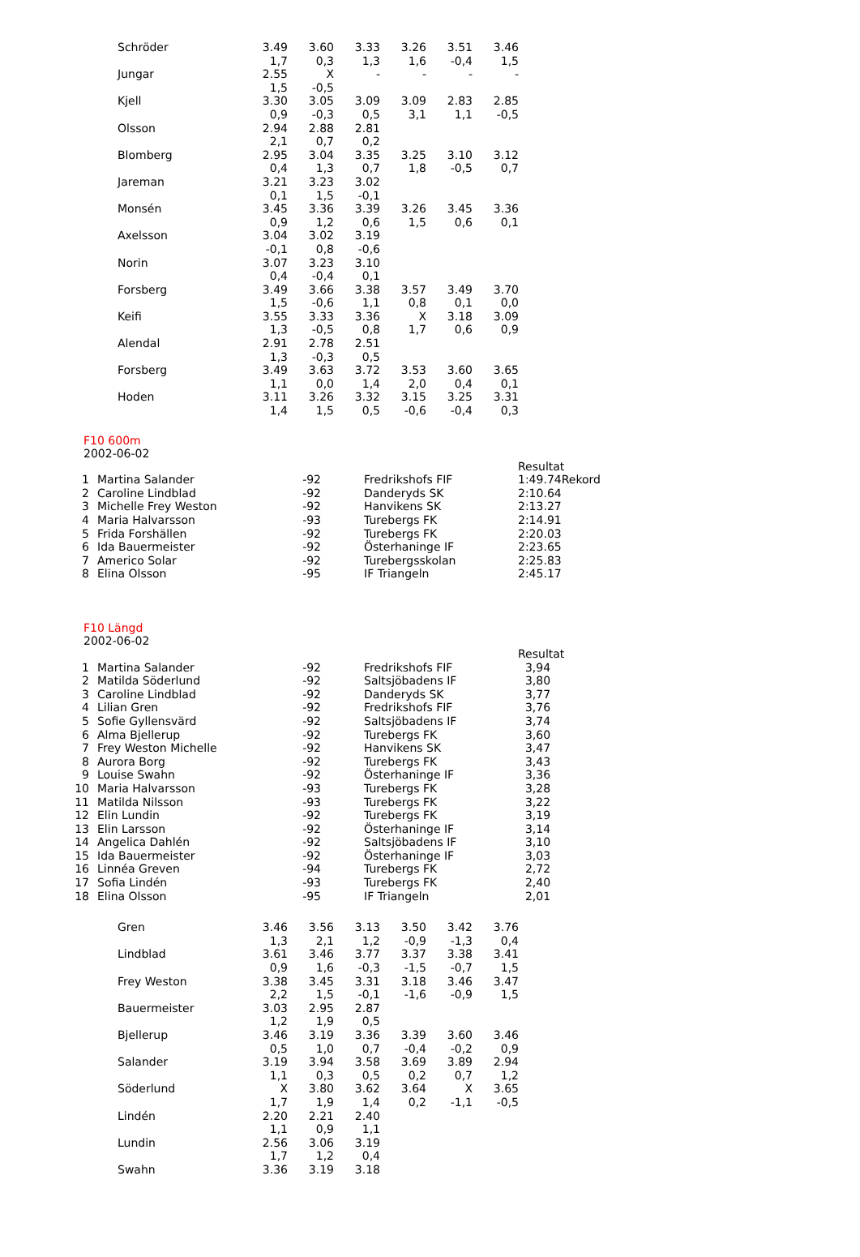| Schröder | 3.49 | 3.60 | 3.33 | 3.26 | 3.51 | 3.46 |
| | 1,7 | 0,3 | 1,3 | 1,6 | -0,4 | 1,5 |
| Jungar | 2.55 | X | - | - | - | - |
| | 1,5 | -0,5 | | | | |
| Kjell | 3.30 | 3.05 | 3.09 | 3.09 | 2.83 | 2.85 |
| | 0,9 | -0,3 | 0,5 | 3,1 | 1,1 | -0,5 |
| Olsson | 2.94 | 2.88 | 2.81 | | | |
| | 2,1 | 0,7 | 0,2 | | | |
| Blomberg | 2.95 | 3.04 | 3.35 | 3.25 | 3.10 | 3.12 |
| | 0,4 | 1,3 | 0,7 | 1,8 | -0,5 | 0,7 |
| Jareman | 3.21 | 3.23 | 3.02 | | | |
| | 0,1 | 1,5 | -0,1 | | | |
| Monsén | 3.45 | 3.36 | 3.39 | 3.26 | 3.45 | 3.36 |
| | 0,9 | 1,2 | 0,6 | 1,5 | 0,6 | 0,1 |
| Axelsson | 3.04 | 3.02 | 3.19 | | | |
| | -0,1 | 0,8 | -0,6 | | | |
| Norin | 3.07 | 3.23 | 3.10 | | | |
| | 0,4 | -0,4 | 0,1 | | | |
| Forsberg | 3.49 | 3.66 | 3.38 | 3.57 | 3.49 | 3.70 |
| | 1,5 | -0,6 | 1,1 | 0,8 | 0,1 | 0,0 |
| Keifi | 3.55 | 3.33 | 3.36 | X | 3.18 | 3.09 |
| | 1,3 | -0,5 | 0,8 | 1,7 | 0,6 | 0,9 |
| Alendal | 2.91 | 2.78 | 2.51 | | | |
| | 1,3 | -0,3 | 0,5 | | | |
| Forsberg | 3.49 | 3.63 | 3.72 | 3.53 | 3.60 | 3.65 |
| | 1,1 | 0,0 | 1,4 | 2,0 | 0,4 | 0,1 |
| Hoden | 3.11 | 3.26 | 3.32 | 3.15 | 3.25 | 3.31 |
| | 1,4 | 1,5 | 0,5 | -0,6 | -0,4 | 0,3 |
F10 600m
2002-06-02
| | | | | Resultat |
| 1 | Martina Salander | -92 | Fredrikshofs FIF | 1:49.74Rekord |
| 2 | Caroline Lindblad | -92 | Danderyds SK | 2:10.64 |
| 3 | Michelle Frey Weston | -92 | Hanvikens SK | 2:13.27 |
| 4 | Maria Halvarsson | -93 | Turebergs FK | 2:14.91 |
| 5 | Frida Forshällen | -92 | Turebergs FK | 2:20.03 |
| 6 | Ida Bauermeister | -92 | Österhaninge IF | 2:23.65 |
| 7 | Americo Solar | -92 | Turebergsskolan | 2:25.83 |
| 8 | Elina Olsson | -95 | IF Triangeln | 2:45.17 |
F10 Längd
2002-06-02
| | | | | Resultat |
| 1 | Martina Salander | -92 | Fredrikshofs FIF | 3,94 |
| 2 | Matilda Söderlund | -92 | Saltsjöbadens IF | 3,80 |
| 3 | Caroline Lindblad | -92 | Danderyds SK | 3,77 |
| 4 | Lilian Gren | -92 | Fredrikshofs FIF | 3,76 |
| 5 | Sofie Gyllensvärd | -92 | Saltsjöbadens IF | 3,74 |
| 6 | Alma Bjellerup | -92 | Turebergs FK | 3,60 |
| 7 | Frey Weston Michelle | -92 | Hanvikens SK | 3,47 |
| 8 | Aurora Borg | -92 | Turebergs FK | 3,43 |
| 9 | Louise Swahn | -92 | Österhaninge IF | 3,36 |
| 10 | Maria Halvarsson | -93 | Turebergs FK | 3,28 |
| 11 | Matilda Nilsson | -93 | Turebergs FK | 3,22 |
| 12 | Elin Lundin | -92 | Turebergs FK | 3,19 |
| 13 | Elin Larsson | -92 | Österhaninge IF | 3,14 |
| 14 | Angelica Dahlén | -92 | Saltsjöbadens IF | 3,10 |
| 15 | Ida Bauermeister | -92 | Österhaninge IF | 3,03 |
| 16 | Linnéa Greven | -94 | Turebergs FK | 2,72 |
| 17 | Sofia Lindén | -93 | Turebergs FK | 2,40 |
| 18 | Elina Olsson | -95 | IF Triangeln | 2,01 |
| Gren | 3.46 | 3.56 | 3.13 | 3.50 | 3.42 | 3.76 |
| | 1,3 | 2,1 | 1,2 | -0,9 | -1,3 | 0,4 |
| Lindblad | 3.61 | 3.46 | 3.77 | 3.37 | 3.38 | 3.41 |
| | 0,9 | 1,6 | -0,3 | -1,5 | -0,7 | 1,5 |
| Frey Weston | 3.38 | 3.45 | 3.31 | 3.18 | 3.46 | 3.47 |
| | 2,2 | 1,5 | -0,1 | -1,6 | -0,9 | 1,5 |
| Bauermeister | 3.03 | 2.95 | 2.87 | | | |
| | 1,2 | 1,9 | 0,5 | | | |
| Bjellerup | 3.46 | 3.19 | 3.36 | 3.39 | 3.60 | 3.46 |
| | 0,5 | 1,0 | 0,7 | -0,4 | -0,2 | 0,9 |
| Salander | 3.19 | 3.94 | 3.58 | 3.69 | 3.89 | 2.94 |
| | 1,1 | 0,3 | 0,5 | 0,2 | 0,7 | 1,2 |
| Söderlund | X | 3.80 | 3.62 | 3.64 | X | 3.65 |
| | 1,7 | 1,9 | 1,4 | 0,2 | -1,1 | -0,5 |
| Lindén | 2.20 | 2.21 | 2.40 | | | |
| | 1,1 | 0,9 | 1,1 | | | |
| Lundin | 2.56 | 3.06 | 3.19 | | | |
| | 1,7 | 1,2 | 0,4 | | | |
| Swahn | 3.36 | 3.19 | 3.18 | | | |